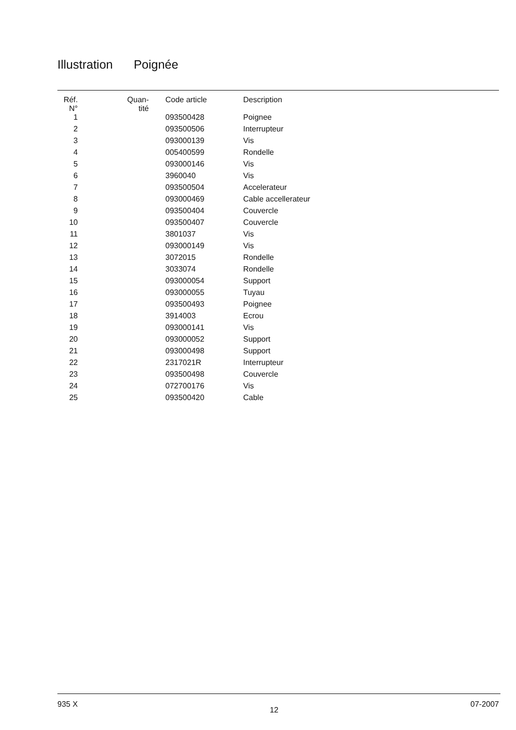Illustration Poignée
| Réf. N° | Quan- tité | Code article | Description |
| --- | --- | --- | --- |
| 1 | | 093500428 | Poignee |
| 2 | | 093500506 | Interrupteur |
| 3 | | 093000139 | Vis |
| 4 | | 005400599 | Rondelle |
| 5 | | 093000146 | Vis |
| 6 | | 3960040 | Vis |
| 7 | | 093500504 | Accelerateur |
| 8 | | 093000469 | Cable accellerateur |
| 9 | | 093500404 | Couvercle |
| 10 | | 093500407 | Couvercle |
| 11 | | 3801037 | Vis |
| 12 | | 093000149 | Vis |
| 13 | | 3072015 | Rondelle |
| 14 | | 3033074 | Rondelle |
| 15 | | 093000054 | Support |
| 16 | | 093000055 | Tuyau |
| 17 | | 093500493 | Poignee |
| 18 | | 3914003 | Ecrou |
| 19 | | 093000141 | Vis |
| 20 | | 093000052 | Support |
| 21 | | 093000498 | Support |
| 22 | | 2317021R | Interrupteur |
| 23 | | 093500498 | Couvercle |
| 24 | | 072700176 | Vis |
| 25 | | 093500420 | Cable |
935 X 12 07-2007